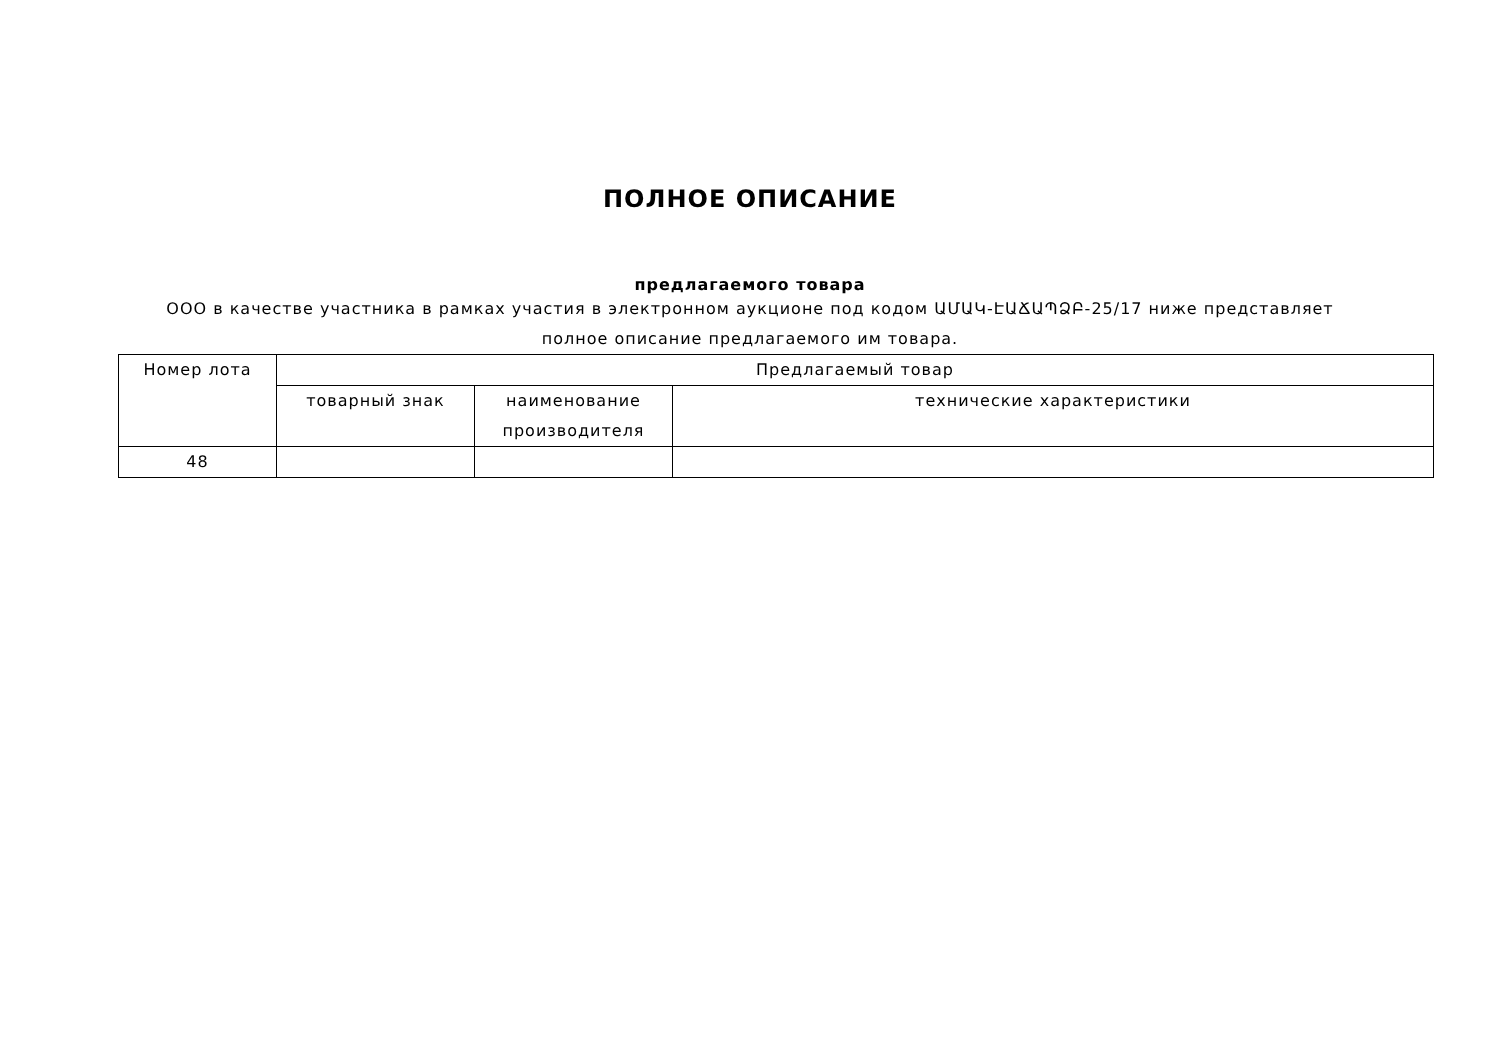ПОЛНОЕ ОПИСАНИЕ
предлагаемого товара
ООО в качестве участника в рамках участия в электронном аукционе под кодом ԱՄԱԿ-ԷԱՃԱՊՁԲ-25/17 ниже представляет полное описание предлагаемого им товара.
| Номер лота | Предлагаемый товар | | |
| | товарный знак | наименование производителя | технические характеристики |
| 48 | | | |